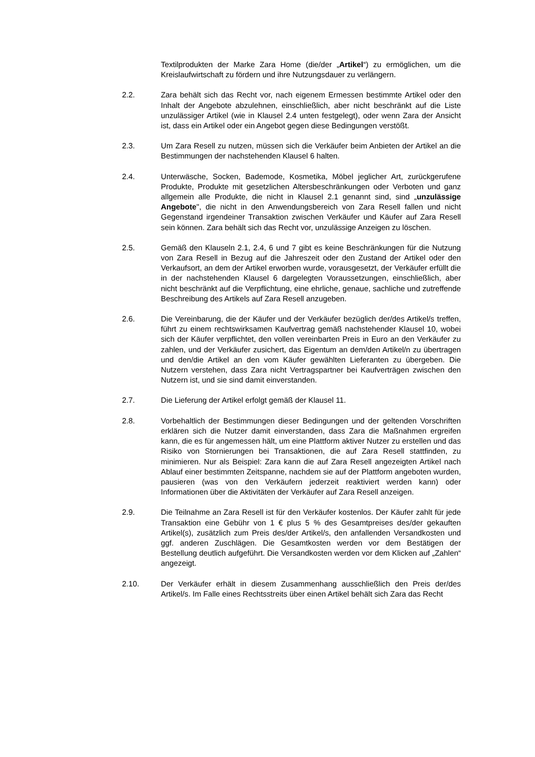Textilprodukten der Marke Zara Home (die/der „Artikel“) zu ermöglichen, um die Kreislaufwirtschaft zu fördern und ihre Nutzungsdauer zu verlängern.
2.2. Zara behält sich das Recht vor, nach eigenem Ermessen bestimmte Artikel oder den Inhalt der Angebote abzulehnen, einschließlich, aber nicht beschränkt auf die Liste unzulässiger Artikel (wie in Klausel 2.4 unten festgelegt), oder wenn Zara der Ansicht ist, dass ein Artikel oder ein Angebot gegen diese Bedingungen verstößt.
2.3. Um Zara Resell zu nutzen, müssen sich die Verkäufer beim Anbieten der Artikel an die Bestimmungen der nachstehenden Klausel 6 halten.
2.4. Unterwäsche, Socken, Bademode, Kosmetika, Möbel jeglicher Art, zurückgerufene Produkte, Produkte mit gesetzlichen Altersbeschränkungen oder Verboten und ganz allgemein alle Produkte, die nicht in Klausel 2.1 genannt sind, sind „unzulässige Angebote", die nicht in den Anwendungsbereich von Zara Resell fallen und nicht Gegenstand irgendeiner Transaktion zwischen Verkäufer und Käufer auf Zara Resell sein können. Zara behält sich das Recht vor, unzulässige Anzeigen zu löschen.
2.5. Gemäß den Klauseln 2.1, 2.4, 6 und 7 gibt es keine Beschränkungen für die Nutzung von Zara Resell in Bezug auf die Jahreszeit oder den Zustand der Artikel oder den Verkaufsort, an dem der Artikel erworben wurde, vorausgesetzt, der Verkäufer erfüllt die in der nachstehenden Klausel 6 dargelegten Voraussetzungen, einschließlich, aber nicht beschränkt auf die Verpflichtung, eine ehrliche, genaue, sachliche und zutreffende Beschreibung des Artikels auf Zara Resell anzugeben.
2.6. Die Vereinbarung, die der Käufer und der Verkäufer bezüglich der/des Artikel/s treffen, führt zu einem rechtswirksamen Kaufvertrag gemäß nachstehender Klausel 10, wobei sich der Käufer verpflichtet, den vollen vereinbarten Preis in Euro an den Verkäufer zu zahlen, und der Verkäufer zusichert, das Eigentum an dem/den Artikel/n zu übertragen und den/die Artikel an den vom Käufer gewählten Lieferanten zu übergeben. Die Nutzern verstehen, dass Zara nicht Vertragspartner bei Kaufverträgen zwischen den Nutzern ist, und sie sind damit einverstanden.
2.7. Die Lieferung der Artikel erfolgt gemäß der Klausel 11.
2.8. Vorbehaltlich der Bestimmungen dieser Bedingungen und der geltenden Vorschriften erklären sich die Nutzer damit einverstanden, dass Zara die Maßnahmen ergreifen kann, die es für angemessen hält, um eine Plattform aktiver Nutzer zu erstellen und das Risiko von Stornierungen bei Transaktionen, die auf Zara Resell stattfinden, zu minimieren. Nur als Beispiel: Zara kann die auf Zara Resell angezeigten Artikel nach Ablauf einer bestimmten Zeitspanne, nachdem sie auf der Plattform angeboten wurden, pausieren (was von den Verkäufern jederzeit reaktiviert werden kann) oder Informationen über die Aktivitäten der Verkäufer auf Zara Resell anzeigen.
2.9. Die Teilnahme an Zara Resell ist für den Verkäufer kostenlos. Der Käufer zahlt für jede Transaktion eine Gebühr von 1 € plus 5 % des Gesamtpreises des/der gekauften Artikel(s), zusätzlich zum Preis des/der Artikel/s, den anfallenden Versandkosten und ggf. anderen Zuschlägen. Die Gesamtkosten werden vor dem Bestätigen der Bestellung deutlich aufgeführt. Die Versandkosten werden vor dem Klicken auf „Zahlen“ angezeigt.
2.10. Der Verkäufer erhält in diesem Zusammenhang ausschließlich den Preis der/des Artikel/s. Im Falle eines Rechtsstreits über einen Artikel behält sich Zara das Recht